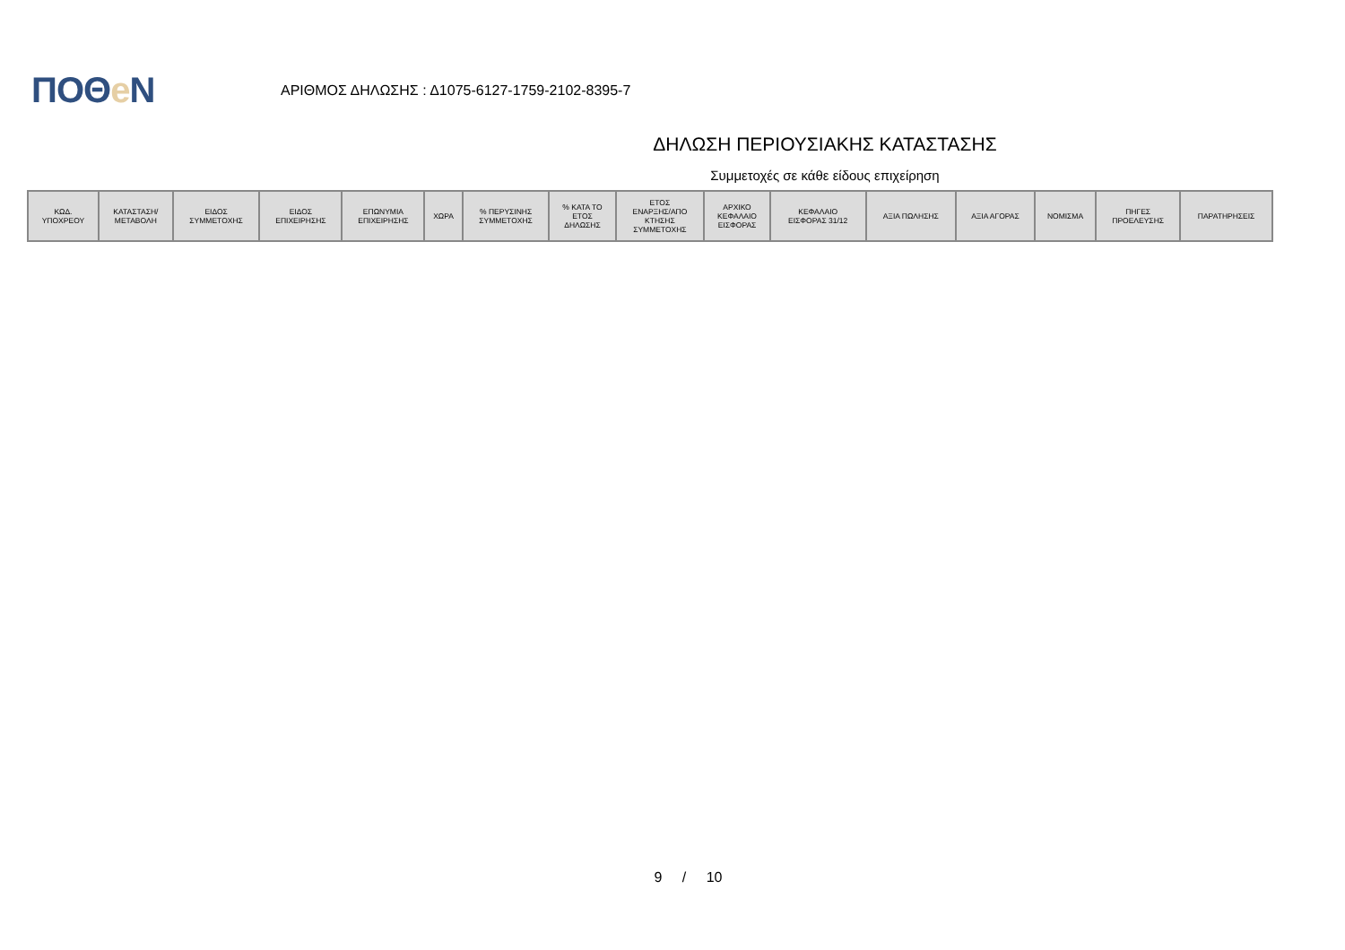ΠΟΘe Ν
ΑΡΙΘΜΟΣ ΔΗΛΩΣΗΣ : Δ1075-6127-1759-2102-8395-7
ΔΗΛΩΣΗ ΠΕΡΙΟΥΣΙΑΚΗΣ ΚΑΤΑΣΤΑΣΗΣ
Συμμετοχές σε κάθε είδους επιχείρηση
| ΚΩΔ. ΥΠΟΧΡΕΟΥ | ΚΑΤΑΣΤΑΣΗ/ ΜΕΤΑΒΟΛΗ | ΕΙΔΟΣ ΣΥΜΜΕΤΟΧΗΣ | ΕΙΔΟΣ ΕΠΙΧΕΙΡΗΣΗΣ | ΕΠΩΝΥΜΙΑ ΕΠΙΧΕΙΡΗΣΗΣ | ΧΩΡΑ | % ΠΕΡΥΣΙΝΗΣ ΣΥΜΜΕΤΟΧΗΣ | % ΚΑΤΑ ΤΟ ΕΤΟΣ ΔΗΛΩΣΗΣ | ΕΤΟΣ ΕΝΑΡΞΗΣ/ΑΠΟ ΚΤΗΣΗΣ ΣΥΜΜΕΤΟΧΗΣ | ΑΡΧΙΚΟ ΚΕΦΑΛΑΙΟ ΕΙΣΦΟΡΑΣ | ΚΕΦΑΛΑΙΟ ΕΙΣΦΟΡΑΣ 31/12 | ΑΞΙΑ ΠΩΛΗΣΗΣ | ΑΞΙΑ ΑΓΟΡΑΣ | ΝΟΜΙΣΜΑ | ΠΗΓΕΣ ΠΡΟΕΛΕΥΣΗΣ | ΠΑΡΑΤΗΡΗΣΕΙΣ |
| --- | --- | --- | --- | --- | --- | --- | --- | --- | --- | --- | --- | --- | --- | --- | --- |
9 / 10